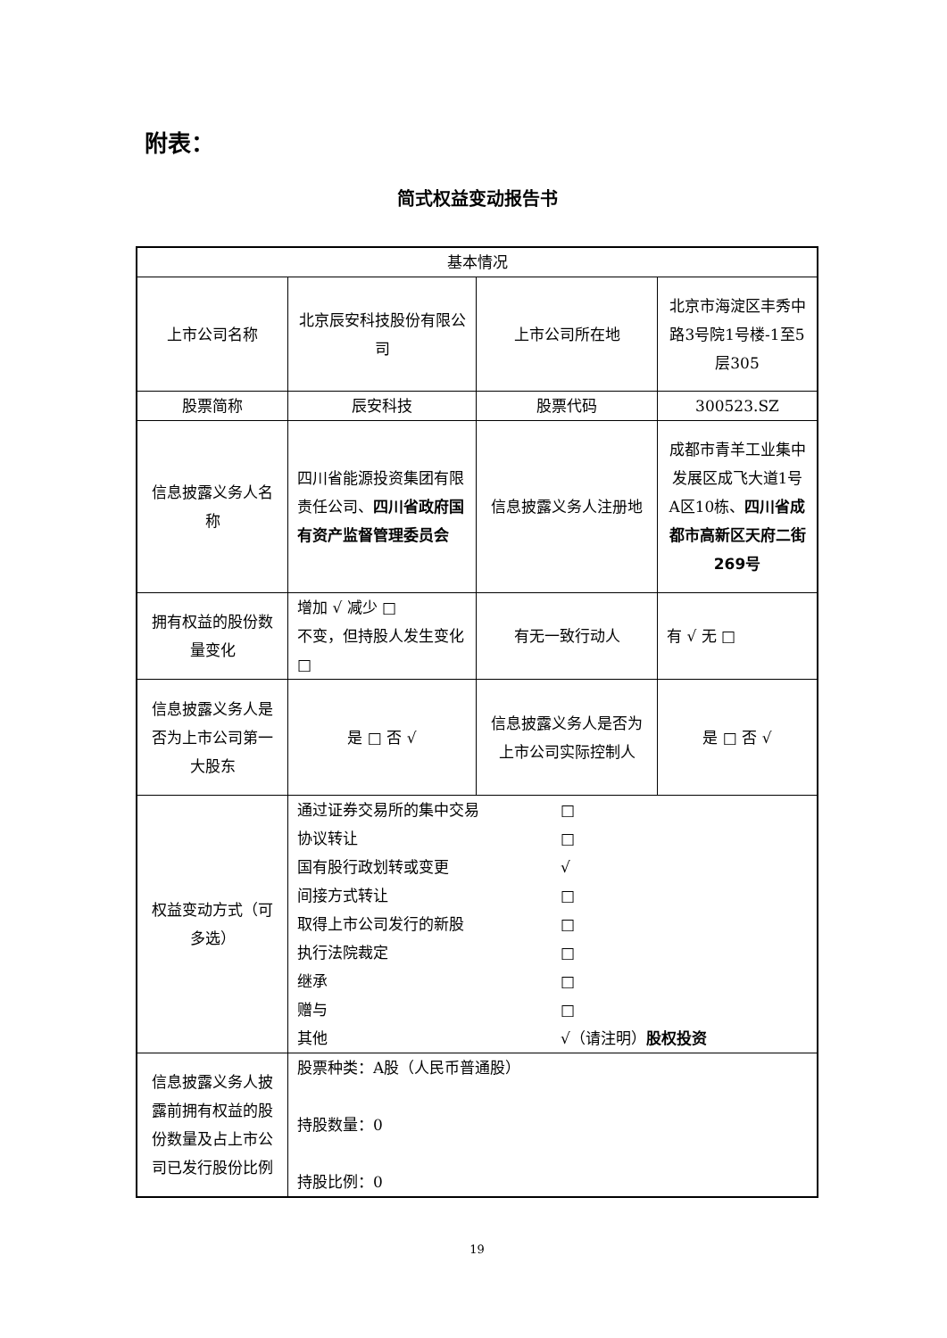附表：
简式权益变动报告书
| 基本情况 | | | |
| 上市公司名称 | 北京辰安科技股份有限公司 | 上市公司所在地 | 北京市海淀区丰秀中路3号院1号楼-1至5层305 |
| 股票简称 | 辰安科技 | 股票代码 | 300523.SZ |
| 信息披露义务人名称 | 四川省能源投资集团有限责任公司、 四川省政府国有资产监督管理委员会 | 信息披露义务人注册地 | 成都市青羊工业集中发展区成飞大道1号A区10栋、 四川省成都市高新区天府二街269号 |
| 拥有权益的股份数量变化 | 增加 √ 减少 □ 不变，但持股人发生变化 □ | 有无一致行动人 | 有 √ 无 □ |
| 信息披露义务人是否为上市公司第一大股东 | 是 □ 否 √ | 信息披露义务人是否为上市公司实际控制人 | 是 □ 否 √ |
| 权益变动方式（可多选） | 通过证券交易所的集中交易 □ 协议转让 □ 国有股行政划转或变更 √ 间接方式转让 □ 取得上市公司发行的新股 □ 执行法院裁定 □ 继承 □ 赠与 □ 其他 √（请注明） 股权投资 | | |
| 信息披露义务人披露前拥有权益的股份数量及占上市公司已发行股份比例 | 股票种类：A股（人民币普通股） 持股数量：0 持股比例：0 | | |
19